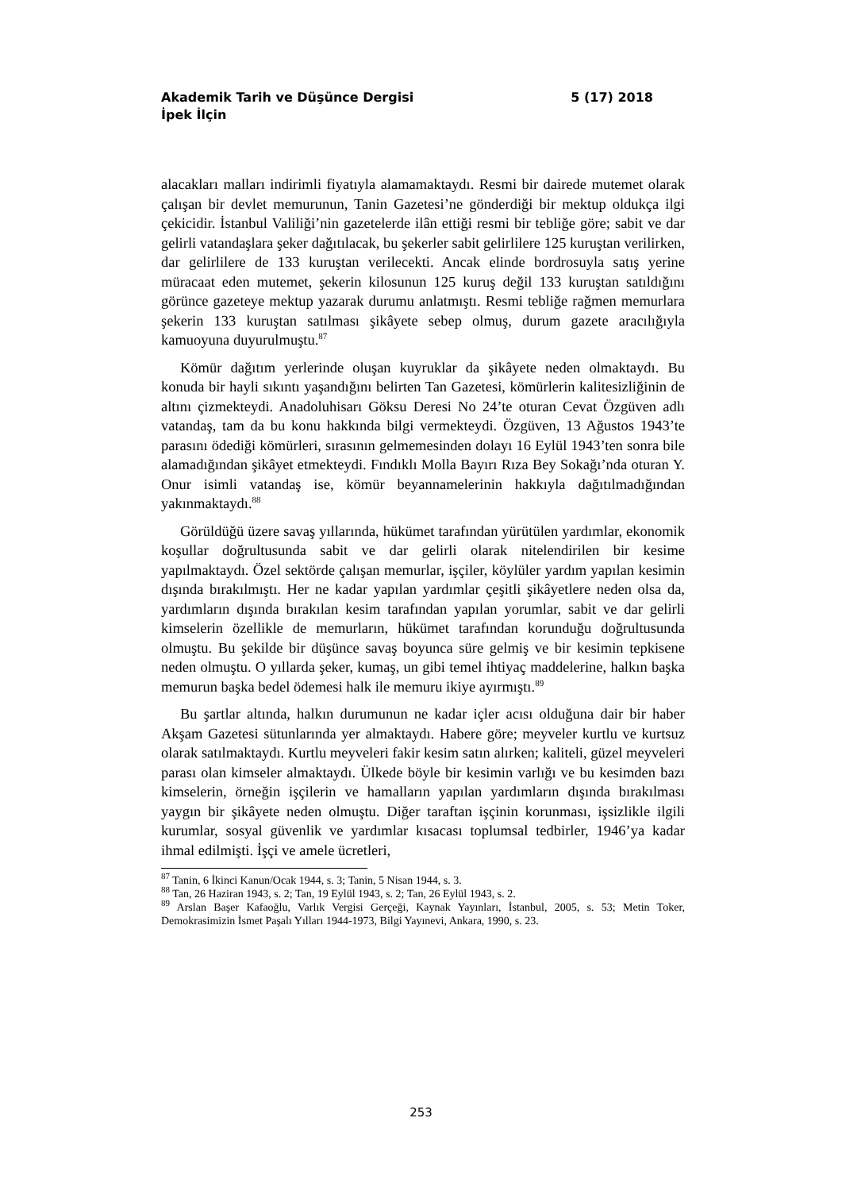Akademik Tarih ve Düşünce Dergisi 5 (17) 2018
İpek İlçin
alacakları malları indirimli fiyatıyla alamamaktaydı. Resmi bir dairede mutemet olarak çalışan bir devlet memurunun, Tanin Gazetesi’ne gönderdiği bir mektup oldukça ilgi çekicidir. İstanbul Valiliği’nin gazetelerde ilân ettiği resmi bir tebliğe göre; sabit ve dar gelirli vatandaşlara şeker dağıtılacak, bu şekerler sabit gelirlilere 125 kuruştan verilirken, dar gelirlilere de 133 kuruştan verilecekti. Ancak elinde bordrosuyla satış yerine müracaat eden mutemet, şekerin kilosunun 125 kuruş değil 133 kuruştan satıldığını görünce gazeteye mektup yazarak durumu anlatmıştı. Resmi tebliğe rağmen memurlara şekerin 133 kuruştan satılması şikâyete sebep olmuş, durum gazete aracılığıyla kamuoyuna duyurulmuştu.<sup>87</sup>
Kömür dağıtım yerlerinde oluşan kuyruklar da şikâyete neden olmaktaydı. Bu konuda bir hayli sıkıntı yaşandığını belirten Tan Gazetesi, kömürlerin kalitesizliğinin de altını çizmekteydi. Anadoluhisarı Göksu Deresi No 24’te oturan Cevat Özgüven adlı vatandaş, tam da bu konu hakkında bilgi vermekteydi. Özgüven, 13 Ağustos 1943’te parasını ödediği kömürleri, sırasının gelmemesinden dolayı 16 Eylül 1943’ten sonra bile alamadığından şikâyet etmekteydi. Fındıklı Molla Bayırı Rıza Bey Sokağı’nda oturan Y. Onur isimli vatandaş ise, kömür beyannamelerinin hakkıyla dağıtılmadığından yakınmaktaydı.<sup>88</sup>
Görüldüğü üzere savaş yıllarında, hükümet tarafından yürütülen yardımlar, ekonomik koşullar doğrultusunda sabit ve dar gelirli olarak nitelendirilen bir kesime yapılmaktaydı. Özel sektörde çalışan memurlar, işçiler, köylüler yardım yapılan kesimin dışında bırakılmıştı. Her ne kadar yapılan yardımlar çeşitli şikâyetlere neden olsa da, yardımların dışında bırakılan kesim tarafından yapılan yorumlar, sabit ve dar gelirli kimselerin özellikle de memurların, hükümet tarafından korunduğu doğrultusunda olmuştu. Bu şekilde bir düşünce savaş boyunca süre gelmiş ve bir kesimin tepkisene neden olmuştu. O yıllarda şeker, kumaş, un gibi temel ihtiyaç maddelerine, halkın başka memurun başka bedel ödemesi halk ile memuru ikiye ayırmıştı.<sup>89</sup>
Bu şartlar altında, halkın durumunun ne kadar içler acısı olduğuna dair bir haber Akşam Gazetesi sütunlarında yer almaktaydı. Habere göre; meyveler kurtlu ve kurtsuz olarak satılmaktaydı. Kurtlu meyveleri fakir kesim satın alırken; kaliteli, güzel meyveleri parası olan kimseler almaktaydı. Ülkede böyle bir kesimin varlığı ve bu kesimden bazı kimselerin, örneğin işçilerin ve hamalların yapılan yardımların dışında bırakılması yaygın bir şikâyete neden olmuştu. Diğer taraftan işçinin korunması, işsizlikle ilgili kurumlar, sosyal güvenlik ve yardımlar kısacası toplumsal tedbirler, 1946’ya kadar ihmal edilmişti. İşçi ve amele ücretleri,
<sup>87</sup> Tanin, 6 İkinci Kanun/Ocak 1944, s. 3; Tanin, 5 Nisan 1944, s. 3.
<sup>88</sup> Tan, 26 Haziran 1943, s. 2; Tan, 19 Eylül 1943, s. 2; Tan, 26 Eylül 1943, s. 2.
<sup>89</sup> Arslan Başer Kafaoğlu, Varlık Vergisi Gerçeği, Kaynak Yayınları, İstanbul, 2005, s. 53; Metin Toker, Demokrasimizin İsmet Paşalı Yılları 1944-1973, Bilgi Yayınevi, Ankara, 1990, s. 23.
253